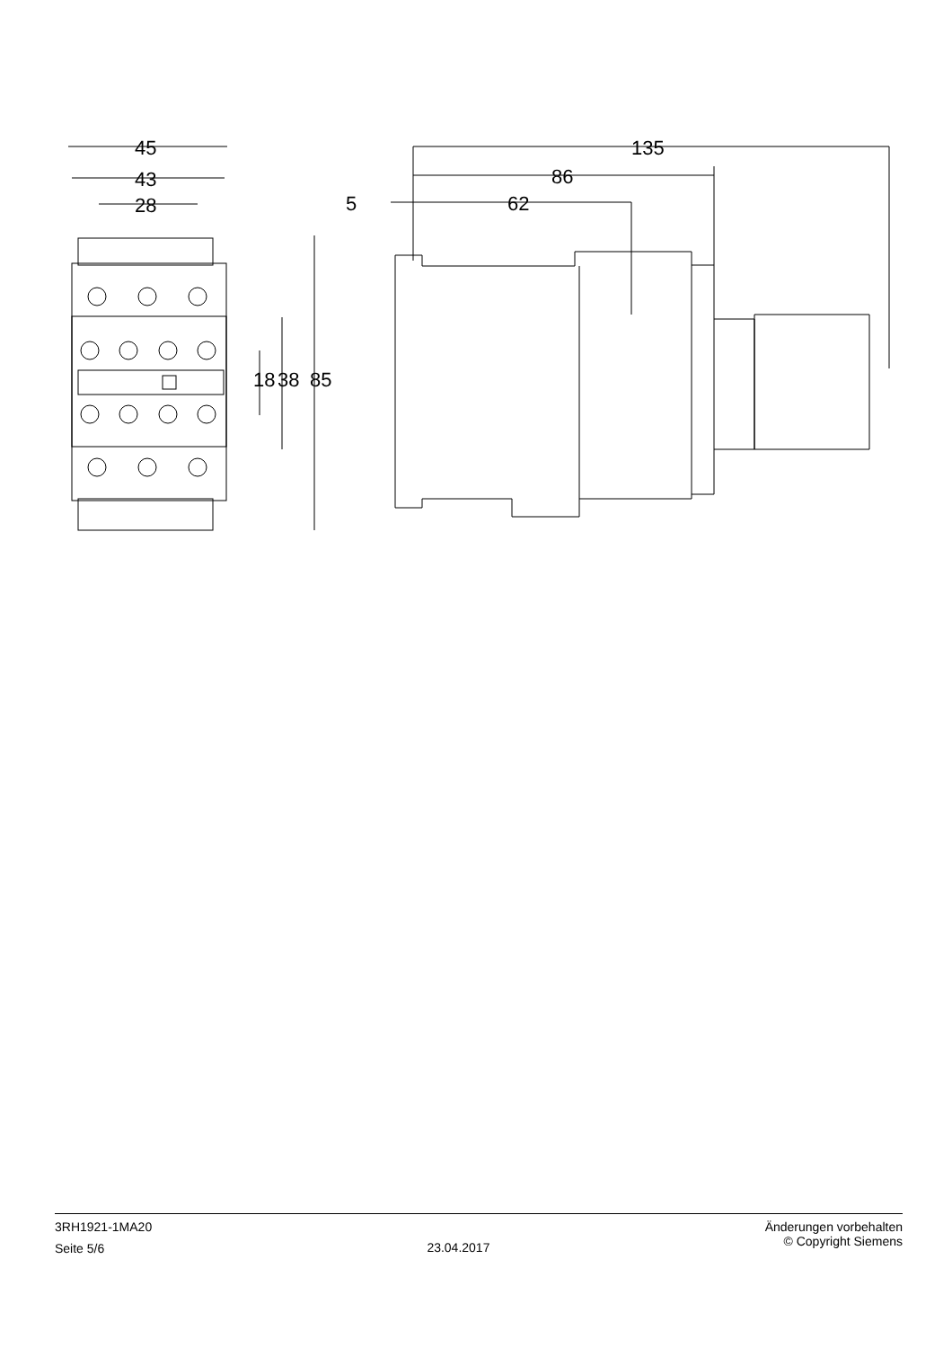45
43
28
18 38 85
5 62
86
135
3RH1921-1MA20
Seite 5/6
23.04.2017
Änderungen vorbehalten
© Copyright Siemens